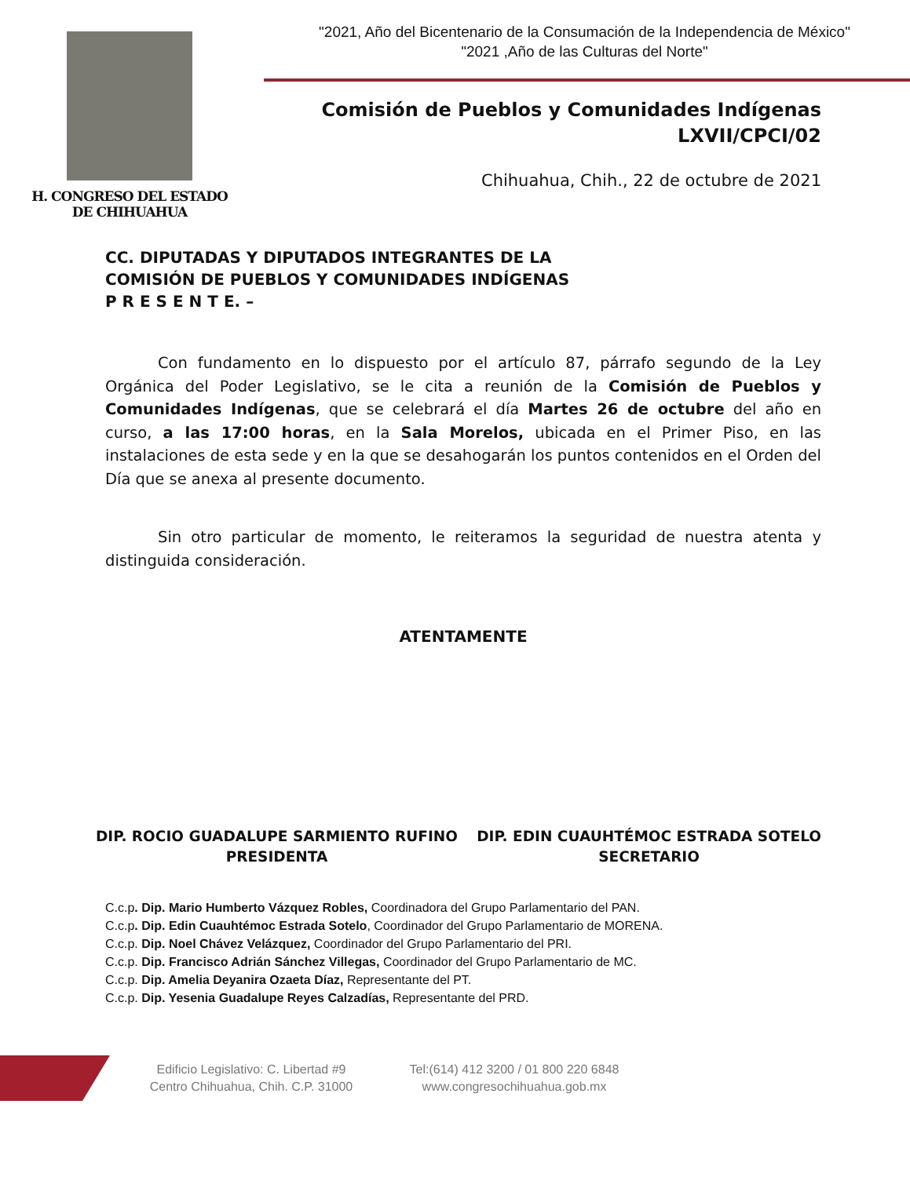H. CONGRESO DEL ESTADO
DE CHIHUAHUA
"2021, Año del Bicentenario de la Consumación de la Independencia de México"
"2021 ,Año de las Culturas del Norte"
Comisión de Pueblos y Comunidades Indígenas
LXVII/CPCI/02
Chihuahua, Chih., 22 de octubre de 2021
CC. DIPUTADAS Y DIPUTADOS INTEGRANTES DE LA
COMISIÓN DE PUEBLOS Y COMUNIDADES INDÍGENAS
P R E S E N T E. –
Con fundamento en lo dispuesto por el artículo 87, párrafo segundo de la Ley Orgánica del Poder Legislativo, se le cita a reunión de la Comisión de Pueblos y Comunidades Indígenas, que se celebrará el día Martes 26 de octubre del año en curso, a las 17:00 horas, en la Sala Morelos, ubicada en el Primer Piso, en las instalaciones de esta sede y en la que se desahogarán los puntos contenidos en el Orden del Día que se anexa al presente documento.
Sin otro particular de momento, le reiteramos la seguridad de nuestra atenta y distinguida consideración.
ATENTAMENTE
DIP. ROCIO GUADALUPE SARMIENTO RUFINO
PRESIDENTA
DIP. EDIN CUAUHTÉMOC ESTRADA SOTELO
SECRETARIO
C.c.p. Dip. Mario Humberto Vázquez Robles, Coordinadora del Grupo Parlamentario del PAN.
C.c.p. Dip. Edin Cuauhtémoc Estrada Sotelo, Coordinador del Grupo Parlamentario de MORENA.
C.c.p. Dip. Noel Chávez Velázquez, Coordinador del Grupo Parlamentario del PRI.
C.c.p. Dip. Francisco Adrián Sánchez Villegas, Coordinador del Grupo Parlamentario de MC.
C.c.p. Dip. Amelia Deyanira Ozaeta Díaz, Representante del PT.
C.c.p. Dip. Yesenia Guadalupe Reyes Calzadías, Representante del PRD.
Edificio Legislativo: C. Libertad #9
Centro Chihuahua, Chih. C.P. 31000
Tel:(614) 412 3200 / 01 800 220 6848
www.congresochihuahua.gob.mx